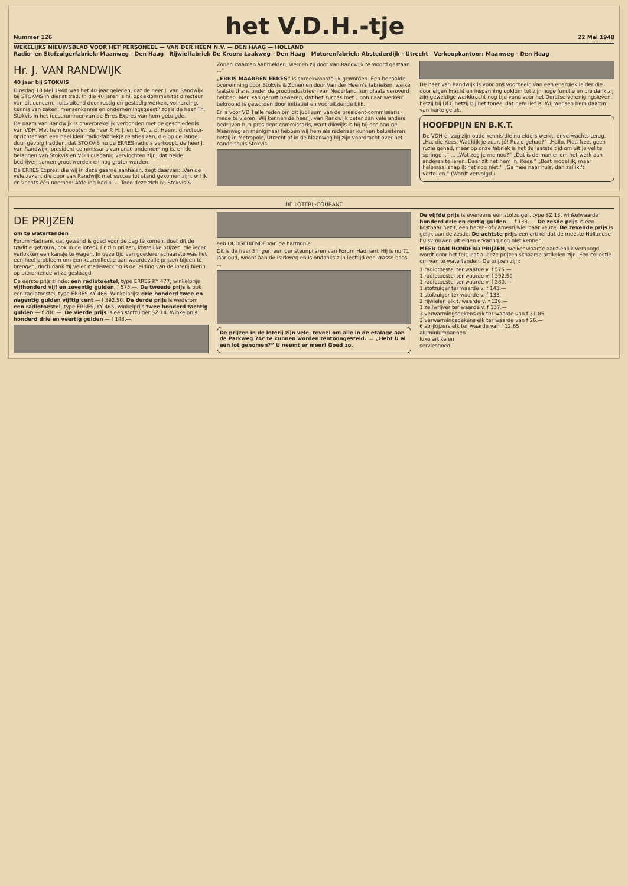Nummer 126
het V.D.H.-tje
22 Mei 1948
WEKELIJKS NIEUWSBLAD VOOR HET PERSONEEL — VAN DER HEEM N.V. — DEN HAAG — HOLLAND
Radio- en Stofzuigerfabriek: Maanweg - Den Haag Rijwielfabriek De Kroon: Laakweg - Den Haag Motorenfabriek: Absteder­dijk - Utrecht Verkoopkantoor: Maanweg - Den Haag
Hr. J. VAN RANDWIJK
40 jaar bij STOKVIS
Dinsdag 18 Mei 1948 was het 40 jaar geleden, dat de heer J. van Randwijk bij STOKVIS in dienst trad. In die 40 jaren is hij opgeklommen tot directeur van dit concern, „uitsluitend door rustig en gestadig werken, volharding, kennis van zaken, mensenkennis en ondernemingsgeest” zoals de heer Th. Stokvis in het feestnummer van de Erres Expres van hem getuigde.
De naam van Randwijk is onverbrekelijk verbonden met de geschiedenis van VDH. Met hem knoopten de heer P. H. J. en L. W. v. d. Heem, directeur-oprichter van een heel klein radio-fabriekje relaties aan, die op de lange duur gevolg hadden, dat STOKVIS nu de ERRES radio's verkoopt, de heer J. van Randwijk, president-commissaris van onze onderneming is, en de belangen van Stokvis en VDH dusdanig vervlochten zijn, dat beide bedrijven samen groot werden en nog groter worden.
De ERRES Expres, die wij in deze gaarne aanhalen, zegt daarvan: „Van de vele zaken, die door van Randwijk met succes tot stand gekomen zijn, wil ik er slechts één noemen: Afdeling Radio. ... Toen deze zich bij Stokvis & Zonen kwamen aanmelden, werden zij door van Randwijk te woord gestaan. ...”
„ERRIS MAARREN ERRES” is spreekwoordelijk geworden. Een behaalde overwinning door Stokvis & Zonen en door Van der Heem's fabrieken, welke laatste thans onder de grootindustrieën van Nederland hun plaats veroverd hebben. Men kan gerust beweren, dat het succes met „loon naar werken” bekroond is geworden door initiatief en vooruitziende blik.
Er is voor VDH alle reden om dit jubileum van de president-commissaris mede te vieren. Wij kennen de heer J. van Randwijk beter dan vele andere bedrijven hun president-commissaris, want dikwijls is hij bij ons aan de Maanweg en menigmaal hebben wij hem als redenaar kunnen beluisteren, hetzij in Metropole, Utrecht of in de Maanweg bij zijn voordracht over het handelshuis Stokvis.
De heer van Randwijk is voor ons voorbeeld van een energiek leider die door eigen kracht en inspanning opklom tot zijn hoge functie en die dank zij zijn geweldige werkkracht nog tijd vond voor het Dordtse verenigingsleven, hetzij bij DFC hetzij bij het toneel dat hem lief is. Wij wensen hem daarom van harte geluk.
HOOFDPIJN EN B.K.T.
De VDH-er zag zijn oude kennis die nu elders werkt, onverwachts terug. „Ha, die Kees. Wat kijk je zuur, jó! Ruzie gehad?” „Hallo, Piet. Nee, geen ruzie gehad, maar op onze fabriek is het de laatste tijd om uit je vel te springen.” ... „Wat zeg je me nou?” „Dat is de manier om het werk aan anderen te leren. Daar zit het hem in, Kees.” „Best mogelijk, maar helemaal snap ik het nog niet.” „Ga mee naar huis, dan zal ik 't vertellen.” (Wordt vervolgd.)
DE LOTERIJ-COURANT
DE PRIJZEN
om te watertanden
Forum Hadriani, dat gewend is goed voor de dag te komen, doet dit de traditie getrouw, ook in de loterij. Er zijn prijzen, kostelijke prijzen, die ieder verlokken een kansje te wagen. In deze tijd van goederenschaarste was het een heel probleem om een keurcollectie aan waardevolle prijzen bijeen te brengen, doch dank zij veler medewerking is de leiding van de loterij hierin op uitnemende wijze geslaagd.
De eerste prijs zijnde: een radiotoestel, type ERRES KY 477, winkelprijs vijfhonderd vijf en zeventig gulden, f 575.—. De tweede prijs is ook een radiotoestel, type ERRES KY 466. Winkelprijs: drie honderd twee en negentig gulden vijftig cent — f 392,50. De derde prijs is wederom een radiotoestel, type ERRES, KY 465, winkelprijs twee honderd tachtig gulden — f 280.—. De vierde prijs is een stofzuiger SZ 14. Winkelprijs honderd drie en veertig gulden — f 143.—.
een OUDGEDIENDE van de harmonie
Dit is de heer Slinger, een der steunpilaren van Forum Hadriani. Hij is nu 71 jaar oud, woont aan de Parkweg en is ondanks zijn leeftijd een krasse baas ...
De prijzen in de loterij zijn vele, teveel om alle in de etalage aan de Parkweg 74c te kunnen worden tentoongesteld. ... „Hebt U al een lot genomen?” U neemt er meer! Goed zo.
De vijfde prijs is eveneens een stofzuiger, type SZ 13, winkelwaarde honderd drie en dertig gulden — f 133.—. De zesde prijs is een kostbaar bezit, een heren- of damesrijwiel naar keuze. De zevende prijs is gelijk aan de zesde. De achtste prijs een artikel dat de meeste Hollandse huisvrouwen uit eigen ervaring nog niet kennen.
MEER DAN HONDERD PRIJZEN, welker waarde aanzienlijk verhoogd wordt door het feit, dat al deze prijzen schaarse artikelen zijn. Een collectie om van te watertanden. De prijzen zijn:
1 radiotoestel ter waarde v. f 575.—
1 radiotoestel ter waarde v. f 392.50
1 radiotoestel ter waarde v. f 280.—
1 stofzuiger ter waarde v. f 143.—
1 stofzuiger ter waarde v. f 133.—
2 rijwielen elk t. waarde v. f 126.—
1 zeilwrijver ter waarde v. f 137.—
3 verwarmingsdekens elk ter waarde van f 31.85
3 verwarmingsdekens elk ter waarde van f 26.—
6 strijkijzers elk ter waarde van f 12.65
aluminiumpannen
luxe artikelen
serviesgoed